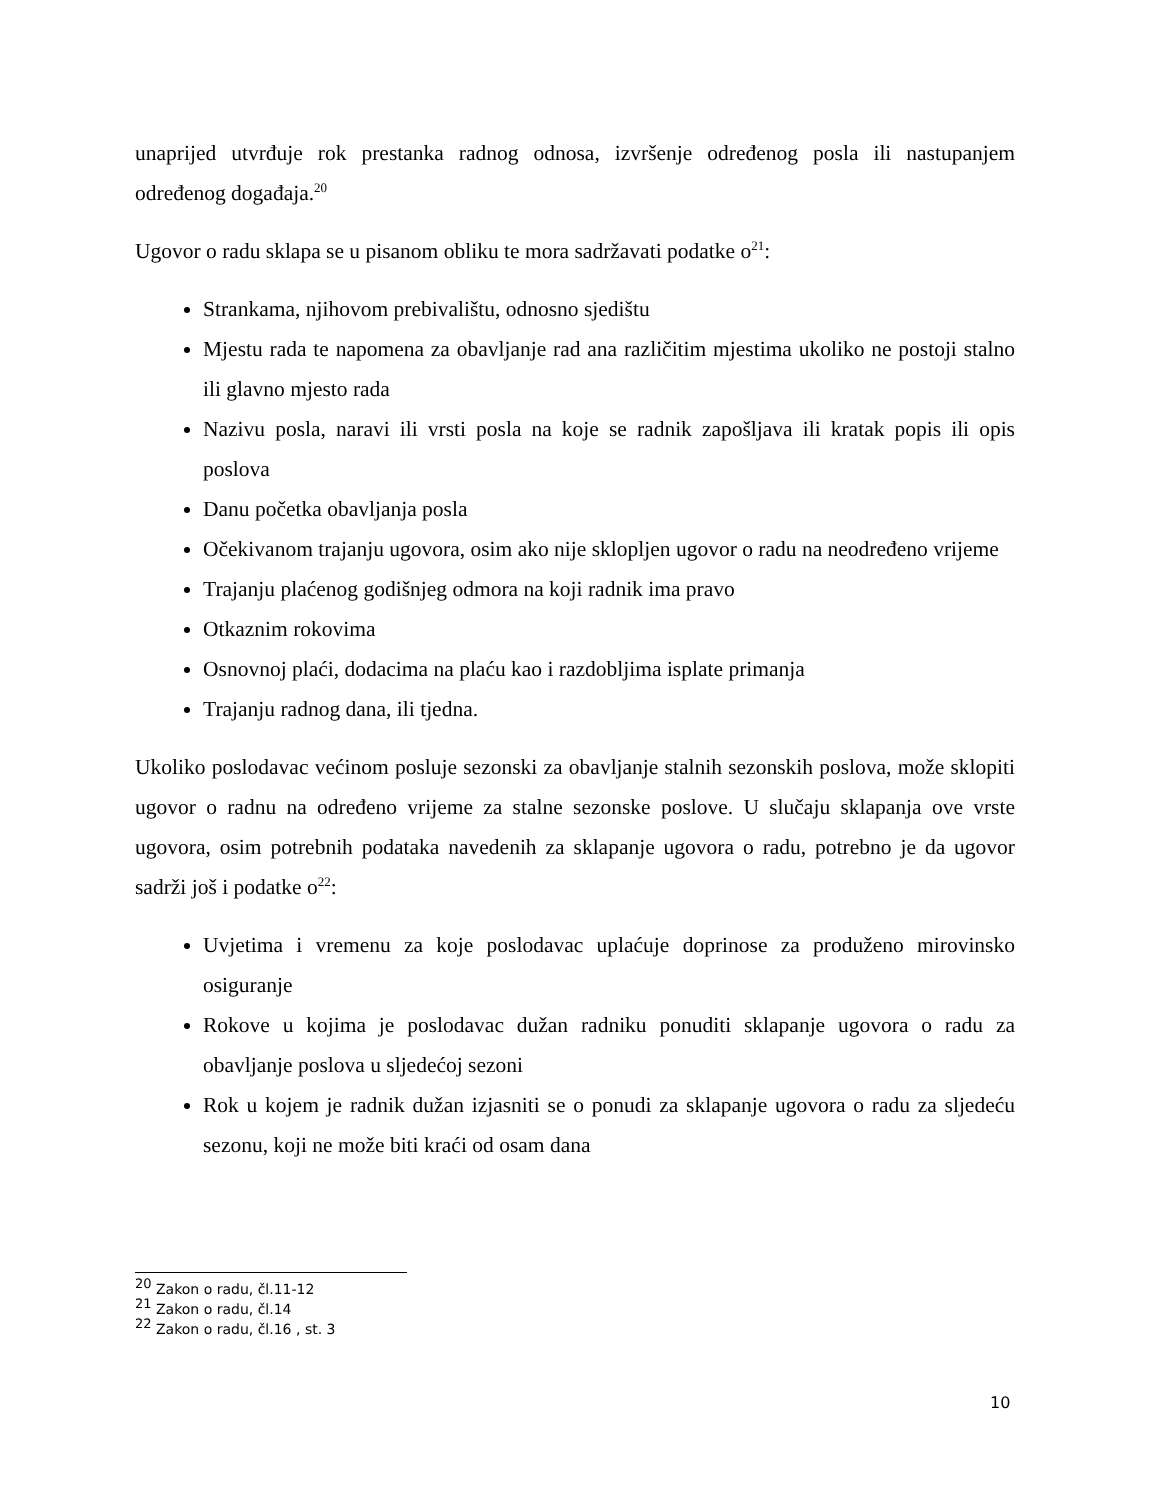unaprijed utvrđuje rok prestanka radnog odnosa, izvršenje određenog posla ili nastupanjem određenog događaja.<sup>20</sup>
Ugovor o radu sklapa se u pisanom obliku te mora sadržavati podatke o<sup>21</sup>:
Strankama, njihovom prebivalištu, odnosno sjedištu
Mjestu rada te napomena za obavljanje rad ana različitim mjestima ukoliko ne postoji stalno ili glavno mjesto rada
Nazivu posla, naravi ili vrsti posla na koje se radnik zapošljava ili kratak popis ili opis poslova
Danu početka obavljanja posla
Očekivanom trajanju ugovora, osim ako nije sklopljen ugovor o radu na neodređeno vrijeme
Trajanju plaćenog godišnjeg odmora na koji radnik ima pravo
Otkaznim rokovima
Osnovnoj plaći, dodacima na plaću kao i razdobljima isplate primanja
Trajanju radnog dana, ili tjedna.
Ukoliko poslodavac većinom posluje sezonski za obavljanje stalnih sezonskih poslova, može sklopiti ugovor o radnu na određeno vrijeme za stalne sezonske poslove. U slučaju sklapanja ove vrste ugovora, osim potrebnih podataka navedenih za sklapanje ugovora o radu, potrebno je da ugovor sadrži još i podatke o<sup>22</sup>:
Uvjetima i vremenu za koje poslodavac uplaćuje doprinose za produženo mirovinsko osiguranje
Rokove u kojima je poslodavac dužan radniku ponuditi sklapanje ugovora o radu za obavljanje poslova u sljedećoj sezoni
Rok u kojem je radnik dužan izjasniti se o ponudi za sklapanje ugovora o radu za sljedeću sezonu, koji ne može biti kraći od osam dana
<sup>20</sup> Zakon o radu, čl.11-12
<sup>21</sup> Zakon o radu, čl.14
<sup>22</sup> Zakon o radu, čl.16 , st. 3
10